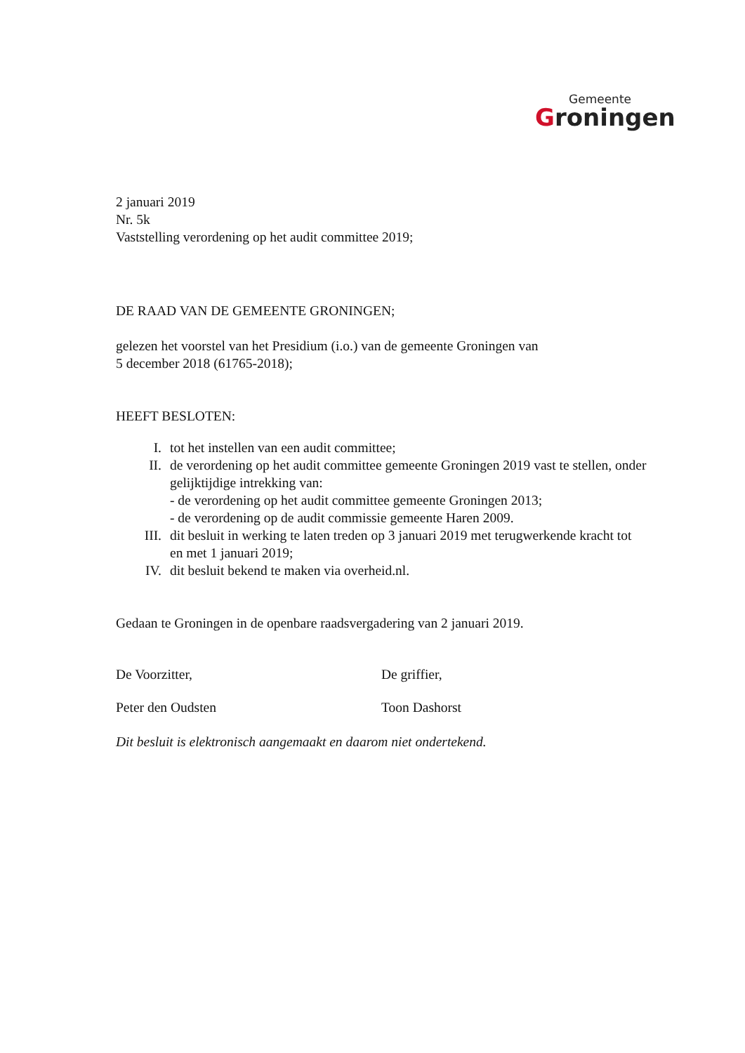Gemeente
Groningen
2 januari 2019
Nr. 5k
Vaststelling verordening op het audit committee 2019;
DE RAAD VAN DE GEMEENTE GRONINGEN;
gelezen het voorstel van het Presidium (i.o.) van de gemeente Groningen van
5 december 2018 (61765-2018);
HEEFT BESLOTEN:
I. tot het instellen van een audit committee;
II. de verordening op het audit committee gemeente Groningen 2019 vast te stellen, onder gelijktijdige intrekking van:
- de verordening op het audit committee gemeente Groningen 2013;
- de verordening op de audit commissie gemeente Haren 2009.
III. dit besluit in werking te laten treden op 3 januari 2019 met terugwerkende kracht tot en met 1 januari 2019;
IV. dit besluit bekend te maken via overheid.nl.
Gedaan te Groningen in de openbare raadsvergadering van 2 januari 2019.
De Voorzitter, De griffier,
Peter den Oudsten Toon Dashorst
Dit besluit is elektronisch aangemaakt en daarom niet ondertekend.